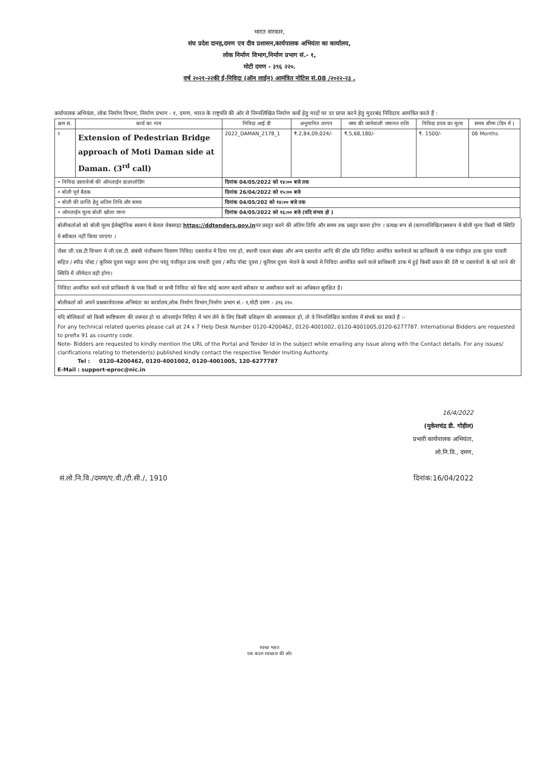भारत सरकार,
संघ प्रदेश दानह,दमण एव दीव प्रशासन,कार्यपालक अभियंता का कार्यालय,
लोक निर्माण विभाग,निर्माण प्रभाग सं.- १,
मोटी दमण - ३९६ २२०.
वर्ष २०२१-२२की ई-निविदा (ऑन लाईन) आमंत्रित नोटिस सं.08 /२०२२-२३ .
कर्यापालक अभियंता, लोक निर्माण विभाग, निर्माण प्रभाग - १, दमण, भारत के राष्ट्रपति की ओर से निम्नलिखित निर्माण कर्यो हेतु मादों पर दर प्राप्त करने हेतु मुदरबंद निविदाय आमंत्रित करते हैं :
| क्रम सं. | कार्य का नाम | निविदा आई.डी | अनुमानित लागत | जमा की जानेवाली जमानत राशि | निविदा प्रपत्र का मूल्य | समय सीमा (दिन में ) |
| --- | --- | --- | --- | --- | --- | --- |
| १ | Extension of Pedestrian Bridge approach of Moti Daman side at Daman. (3<sup>rd</sup> call) | 2022_DAMAN_2178_1 | ₹.2,84,09,024/- | ₹.5,68,180/- | ₹. 1500/- | 06 Months |
| • निविदा दस्तावेजो की ऑनलाईन डाउनलोडिंग | | दिनांक 04/05/2022 को १४:०० बजे तक | | | | |
| • बोली पूर्व बैठक | | दिनांक 26/04/2022 को १५:०० बजे | | | | |
| • बोली की प्राप्ति हेतु अंतिम तिथि और समय | | दिनांक 04/05/202 को १४:०० बजे तक | | | | |
| • ऑनलाईन मूल्य बोली खोला जाना | | दिनांक 04/05/2022 को १६:०० बजे (यदि संभव हो ) | | | | |
बोलीकर्ताओ को बोली मूल्य ईलेक्ट्रोनिक स्वरूप मे केवल वेबसाइट https://ddtenders.gov.inपर प्रस्तुत करने की अंतिम तिथि और समय तक प्रस्तुत करना होगा । प्रत्यक्ष रूप से (कागजलिखित)स्वरूप मे बोली मूल्य किसी भी स्थिति मे स्वीकार नहीं किया जाएगा ।
जैसा जी.एस.टी विभाग मे जी.एस.टी. संबंधी पंजीकरण विवरण निविदा दस्तावेज मे दिया गया हो, स्थायी एकता संख्या और अन्य दस्तावेज आदि की ठोस प्रति निविदा आमंत्रित करनेवाले का प्राधिकारी के पास पंजीकृत डाक दूवरा पावती सहित / स्पीड पोस्ट / कूरियर दूवरा पस्तुत करना होगा परंतु पंजीकृत डाक पावती दूवरा / स्पीड पोस्ट दूवरा / कूरियर दूवरा भेजने के मामले मे निविदा आमंत्रित करने वाले प्राधिकारी डाक मे हुई किसी प्रकार की देरी या दस्तावेजों के खो जाने की स्थिति में जीमेदार वही होगा।
निविदा आमंत्रित करने वाले प्राधिकारी के पास किसी या सभी निविदा को बिना कोई कारण बताये स्वीकार या अस्वीकार करने का अधिकार सुरक्षित है।
बोलीकर्ता को अपने प्रश्नकार्यपालक अभियंता का कार्यालय,लोक निर्माण विभाग,निर्माण प्रभाग सं.- १,मोटी दमण - ३९६ २२०.
यदि बोलिकर्ता को किसी स्पष्टिकरण की जरूरत हो या ऑनलाईन निविदा में भाग लेने के लिए किसी प्रशिक्षण की आवस्यकता हो, तो वे निम्नलिखित कार्यालय में संपर्क कर सकते है :-
For any technical related queries please call at 24 x 7 Help Desk Number 0120-4200462, 0120-4001002, 0120-4001005,0120-6277787. International Bidders are requested to prefix 91 as country code.
Note- Bidders are requested to kindly mention the URL of the Portal and Tender Id in the subject while emailing any issue along with the Contact details. For any issues/ clarifications relating to thetender(s) published kindly contact the respective Tender Inviting Authority.
Tel : 0120-4200462, 0120-4001002, 0120-4001005, 120-6277787
E-Mail : support-eproc@nic.in
16/4/2022
(मुकेशचंद्र डी. गोहील)
प्रभारी कार्यपालक अभियंता,
लो.नि.वि., दमण,
सं.लो.नि.वि./दमण/ए.वी./टी.सी./, 1910 दिनांक:16/04/2022
स्वच्छ भारत
एक कदम स्वच्छता की ओर